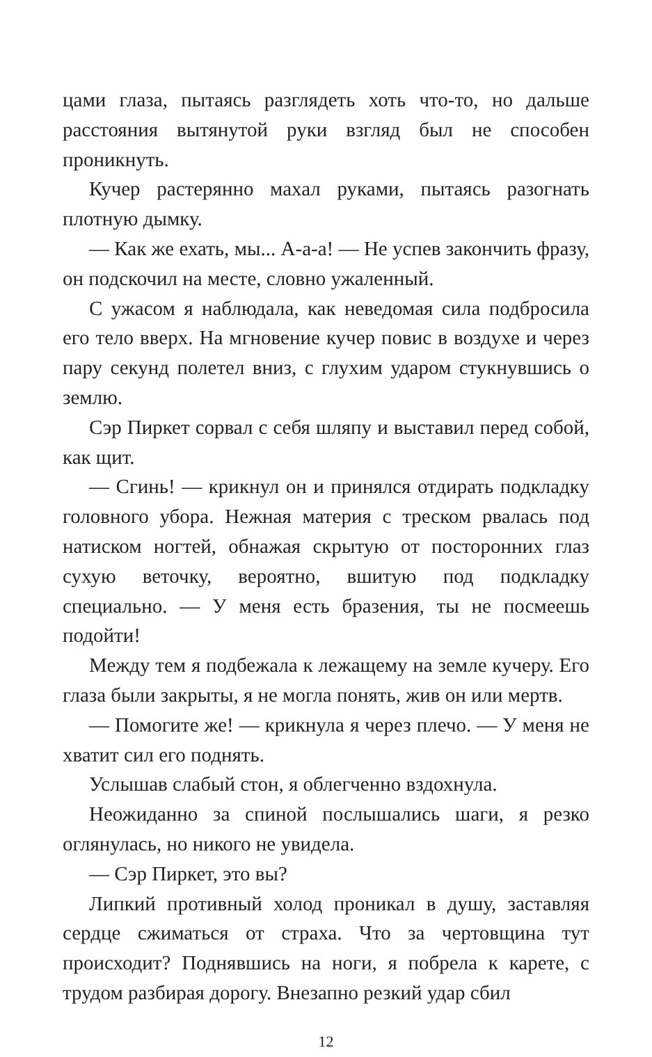цами глаза, пытаясь разглядеть хоть что-то, но дальше расстояния вытянутой руки взгляд был не способен проникнуть.
Кучер растерянно махал руками, пытаясь разогнать плотную дымку.
— Как же ехать, мы... А-а-а! — Не успев закончить фразу, он подскочил на месте, словно ужаленный.
С ужасом я наблюдала, как неведомая сила подбросила его тело вверх. На мгновение кучер повис в воздухе и через пару секунд полетел вниз, с глухим ударом стукнувшись о землю.
Сэр Пиркет сорвал с себя шляпу и выставил перед собой, как щит.
— Сгинь! — крикнул он и принялся отдирать подкладку головного убора. Нежная материя с треском рвалась под натиском ногтей, обнажая скрытую от посторонних глаз сухую веточку, вероятно, вшитую под подкладку специально. — У меня есть бразения, ты не посмеешь подойти!
Между тем я подбежала к лежащему на земле кучеру. Его глаза были закрыты, я не могла понять, жив он или мертв.
— Помогите же! — крикнула я через плечо. — У меня не хватит сил его поднять.
Услышав слабый стон, я облегченно вздохнула.
Неожиданно за спиной послышались шаги, я резко оглянулась, но никого не увидела.
— Сэр Пиркет, это вы?
Липкий противный холод проникал в душу, заставляя сердце сжиматься от страха. Что за чертовщина тут происходит? Поднявшись на ноги, я побрела к карете, с трудом разбирая дорогу. Внезапно резкий удар сбил
12